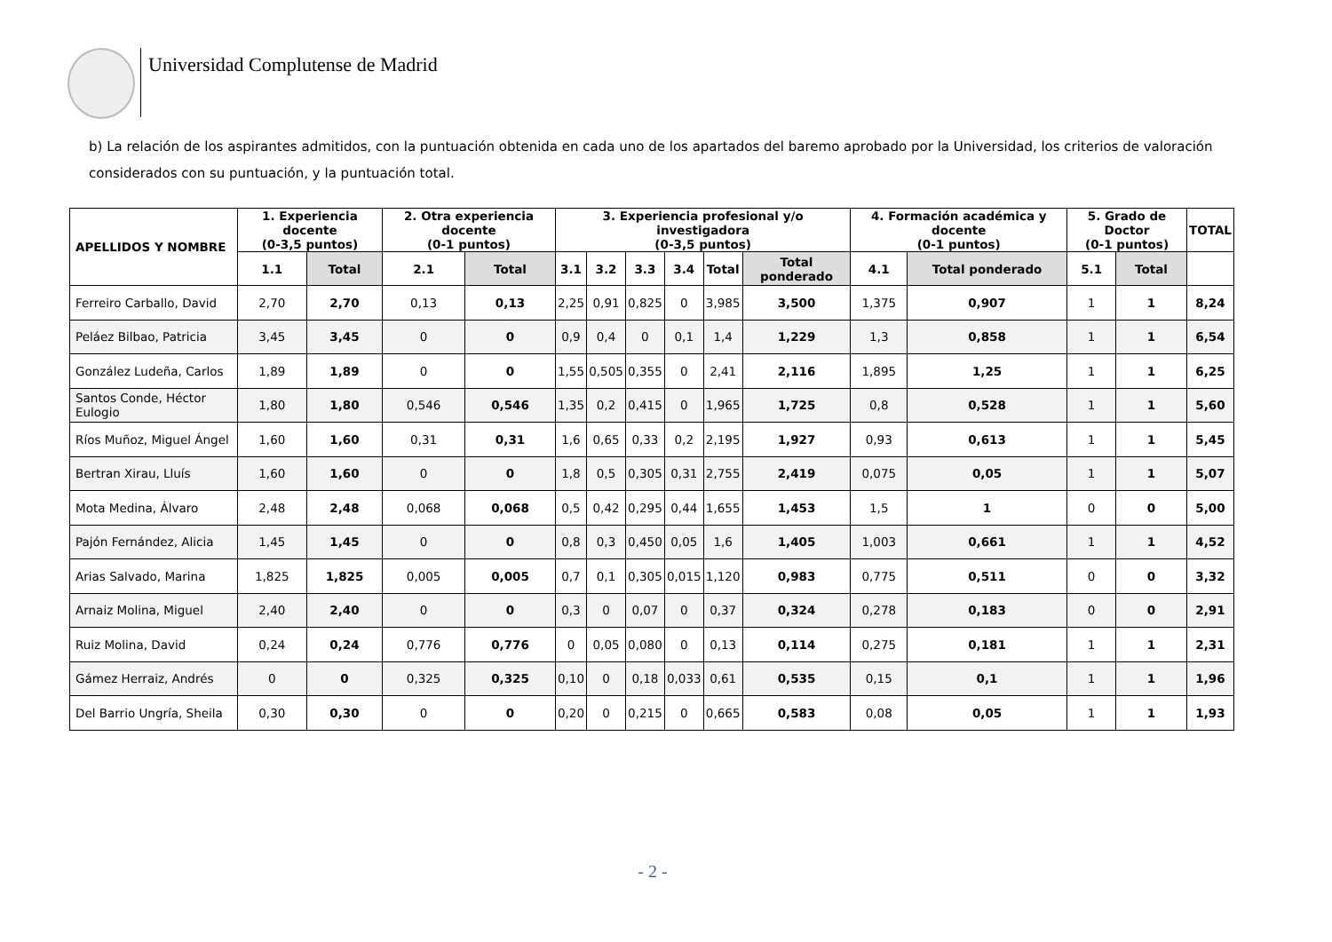Universidad Complutense de Madrid
b) La relación de los aspirantes admitidos, con la puntuación obtenida en cada uno de los apartados del baremo aprobado por la Universidad, los criterios de valoración considerados con su puntuación, y la puntuación total.
| APELLIDOS Y NOMBRE | 1. Experiencia docente (0-3,5 puntos) | | 2. Otra experiencia docente (0-1 puntos) | | 3. Experiencia profesional y/o investigadora (0-3,5 puntos) | | | | | | 4. Formación académica y docente (0-1 puntos) | | 5. Grado de Doctor (0-1 puntos) | | TOTAL |
| --- | --- | --- | --- | --- | --- | --- | --- | --- | --- | --- | --- | --- | --- | --- | --- |
| | 1.1 | Total | 2.1 | Total | 3.1 | 3.2 | 3.3 | 3.4 | Total | Total ponderado | 4.1 | Total ponderado | 5.1 | Total | |
| Ferreiro Carballo, David | 2,70 | 2,70 | 0,13 | 0,13 | 2,25 | 0,91 | 0,825 | 0 | 3,985 | 3,500 | 1,375 | 0,907 | 1 | 1 | 8,24 |
| Peláez Bilbao, Patricia | 3,45 | 3,45 | 0 | 0 | 0,9 | 0,4 | 0 | 0,1 | 1,4 | 1,229 | 1,3 | 0,858 | 1 | 1 | 6,54 |
| González Ludeña, Carlos | 1,89 | 1,89 | 0 | 0 | 1,55 | 0,505 | 0,355 | 0 | 2,41 | 2,116 | 1,895 | 1,25 | 1 | 1 | 6,25 |
| Santos Conde, Héctor Eulogio | 1,80 | 1,80 | 0,546 | 0,546 | 1,35 | 0,2 | 0,415 | 0 | 1,965 | 1,725 | 0,8 | 0,528 | 1 | 1 | 5,60 |
| Ríos Muñoz, Miguel Ángel | 1,60 | 1,60 | 0,31 | 0,31 | 1,6 | 0,65 | 0,33 | 0,2 | 2,195 | 1,927 | 0,93 | 0,613 | 1 | 1 | 5,45 |
| Bertran Xirau, Lluís | 1,60 | 1,60 | 0 | 0 | 1,8 | 0,5 | 0,305 | 0,31 | 2,755 | 2,419 | 0,075 | 0,05 | 1 | 1 | 5,07 |
| Mota Medina, Álvaro | 2,48 | 2,48 | 0,068 | 0,068 | 0,5 | 0,42 | 0,295 | 0,44 | 1,655 | 1,453 | 1,5 | 1 | 0 | 0 | 5,00 |
| Pajón Fernández, Alicia | 1,45 | 1,45 | 0 | 0 | 0,8 | 0,3 | 0,450 | 0,05 | 1,6 | 1,405 | 1,003 | 0,661 | 1 | 1 | 4,52 |
| Arias Salvado, Marina | 1,825 | 1,825 | 0,005 | 0,005 | 0,7 | 0,1 | 0,305 | 0,015 | 1,120 | 0,983 | 0,775 | 0,511 | 0 | 0 | 3,32 |
| Arnaiz Molina, Miguel | 2,40 | 2,40 | 0 | 0 | 0,3 | 0 | 0,07 | 0 | 0,37 | 0,324 | 0,278 | 0,183 | 0 | 0 | 2,91 |
| Ruiz Molina, David | 0,24 | 0,24 | 0,776 | 0,776 | 0 | 0,05 | 0,080 | 0 | 0,13 | 0,114 | 0,275 | 0,181 | 1 | 1 | 2,31 |
| Gámez Herraiz, Andrés | 0 | 0 | 0,325 | 0,325 | 0,10 | 0 | 0,18 | 0,033 | 0,61 | 0,535 | 0,15 | 0,1 | 1 | 1 | 1,96 |
| Del Barrio Ungría, Sheila | 0,30 | 0,30 | 0 | 0 | 0,20 | 0 | 0,215 | 0 | 0,665 | 0,583 | 0,08 | 0,05 | 1 | 1 | 1,93 |
- 2 -